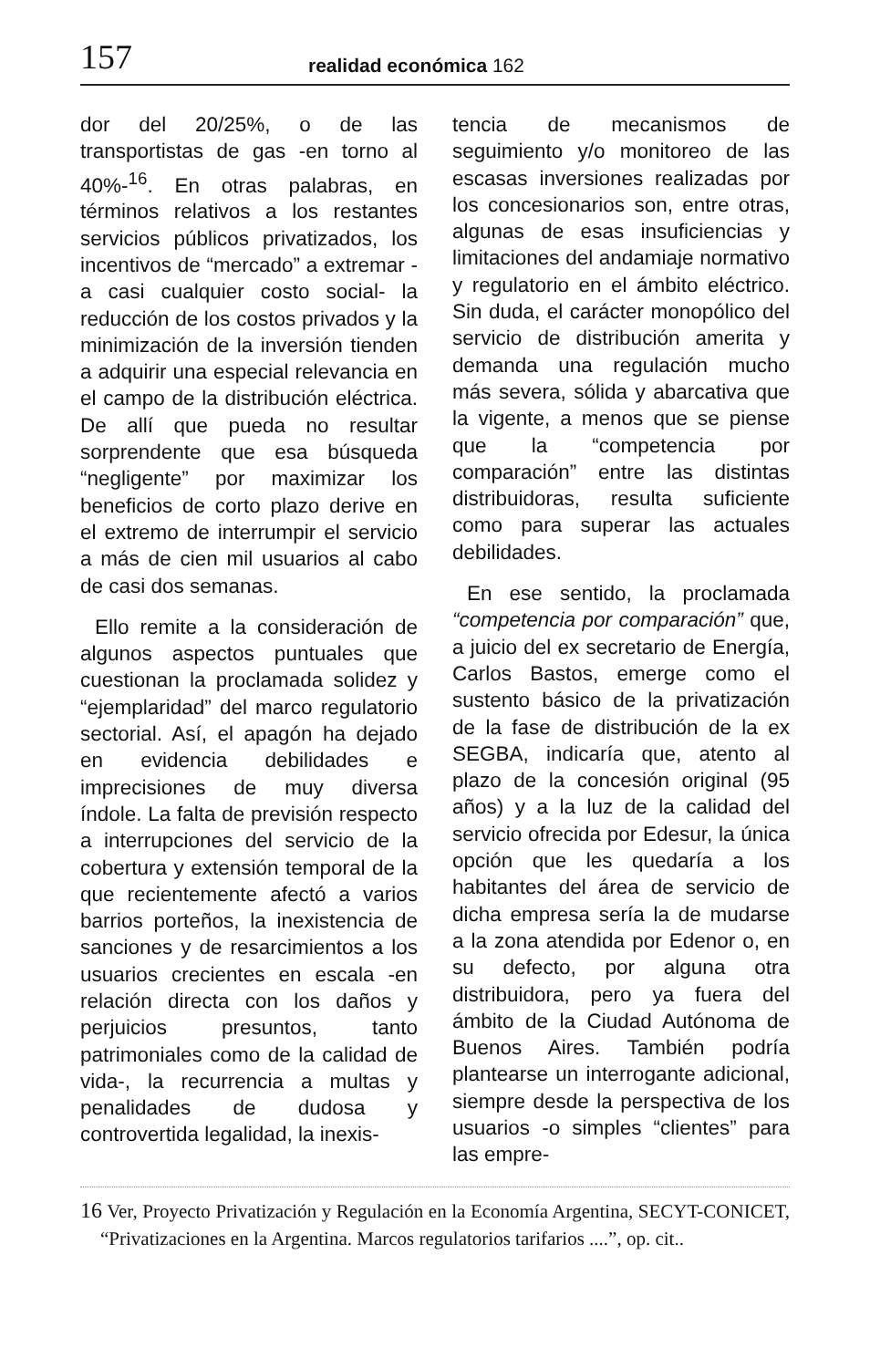157
realidad económica 162
dor del 20/25%, o de las transportistas de gas -en torno al 40%-<sup>16</sup>. En otras palabras, en términos relativos a los restantes servicios públicos privatizados, los incentivos de “mercado” a extremar -a casi cualquier costo social- la reducción de los costos privados y la minimización de la inversión tienden a adquirir una especial relevancia en el campo de la distribución eléctrica. De allí que pueda no resultar sorprendente que esa búsqueda “negligente” por maximizar los beneficios de corto plazo derive en el extremo de interrumpir el servicio a más de cien mil usuarios al cabo de casi dos semanas.
Ello remite a la consideración de algunos aspectos puntuales que cuestionan la proclamada solidez y “ejemplaridad” del marco regulatorio sectorial. Así, el apagón ha dejado en evidencia debilidades e imprecisiones de muy diversa índole. La falta de previsión respecto a interrupciones del servicio de la cobertura y extensión temporal de la que recientemente afectó a varios barrios porteños, la inexistencia de sanciones y de resarcimientos a los usuarios crecientes en escala -en relación directa con los daños y perjuicios presuntos, tanto patrimoniales como de la calidad de vida-, la recurrencia a multas y penalidades de dudosa y controvertida legalidad, la inexis-
tencia de mecanismos de seguimiento y/o monitoreo de las escasas inversiones realizadas por los concesionarios son, entre otras, algunas de esas insuficiencias y limitaciones del andamiaje normativo y regulatorio en el ámbito eléctrico. Sin duda, el carácter monopólico del servicio de distribución amerita y demanda una regulación mucho más severa, sólida y abarcativa que la vigente, a menos que se piense que la “competencia por comparación” entre las distintas distribuidoras, resulta suficiente como para superar las actuales debilidades.
En ese sentido, la proclamada “competencia por comparación” que, a juicio del ex secretario de Energía, Carlos Bastos, emerge como el sustento básico de la privatización de la fase de distribución de la ex SEGBA, indicaría que, atento al plazo de la concesión original (95 años) y a la luz de la calidad del servicio ofrecida por Edesur, la única opción que les quedaría a los habitantes del área de servicio de dicha empresa sería la de mudarse a la zona atendida por Edenor o, en su defecto, por alguna otra distribuidora, pero ya fuera del ámbito de la Ciudad Autónoma de Buenos Aires. También podría plantearse un interrogante adicional, siempre desde la perspectiva de los usuarios -o simples “clientes” para las empre-
16 Ver, Proyecto Privatización y Regulación en la Economía Argentina, SECYT-CONICET, “Privatizaciones en la Argentina. Marcos regulatorios tarifarios ....”, op. cit..